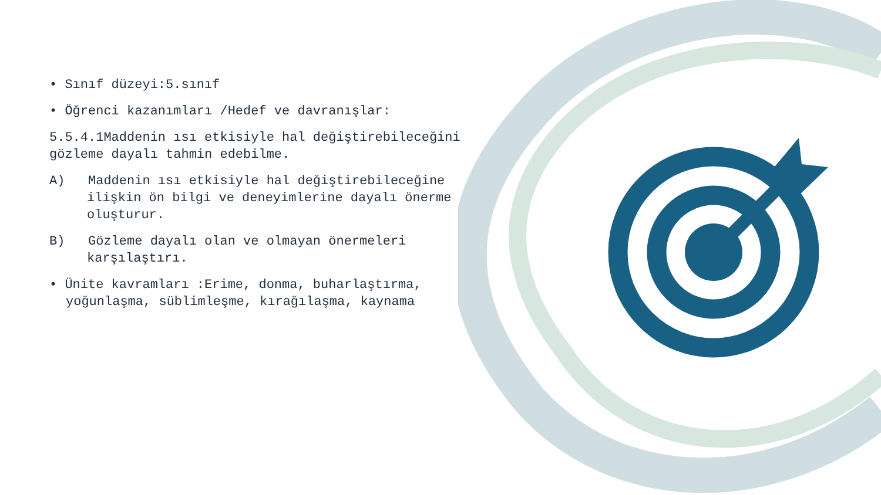• Sınıf düzeyi:5.sınıf
• Öğrenci kazanımları /Hedef ve davranışlar:
5.5.4.1Maddenin ısı etkisiyle hal değiştirebileceğini gözleme dayalı tahmin edebilme.
A) Maddenin ısı etkisiyle hal değiştirebileceğine ilişkin ön bilgi ve deneyimlerine dayalı önerme oluşturur.
B) Gözleme dayalı olan ve olmayan önermeleri karşılaştırı.
• Ünite kavramları :Erime, donma, buharlaştırma, yoğunlaşma, süblimleşme, kırağılaşma, kaynama